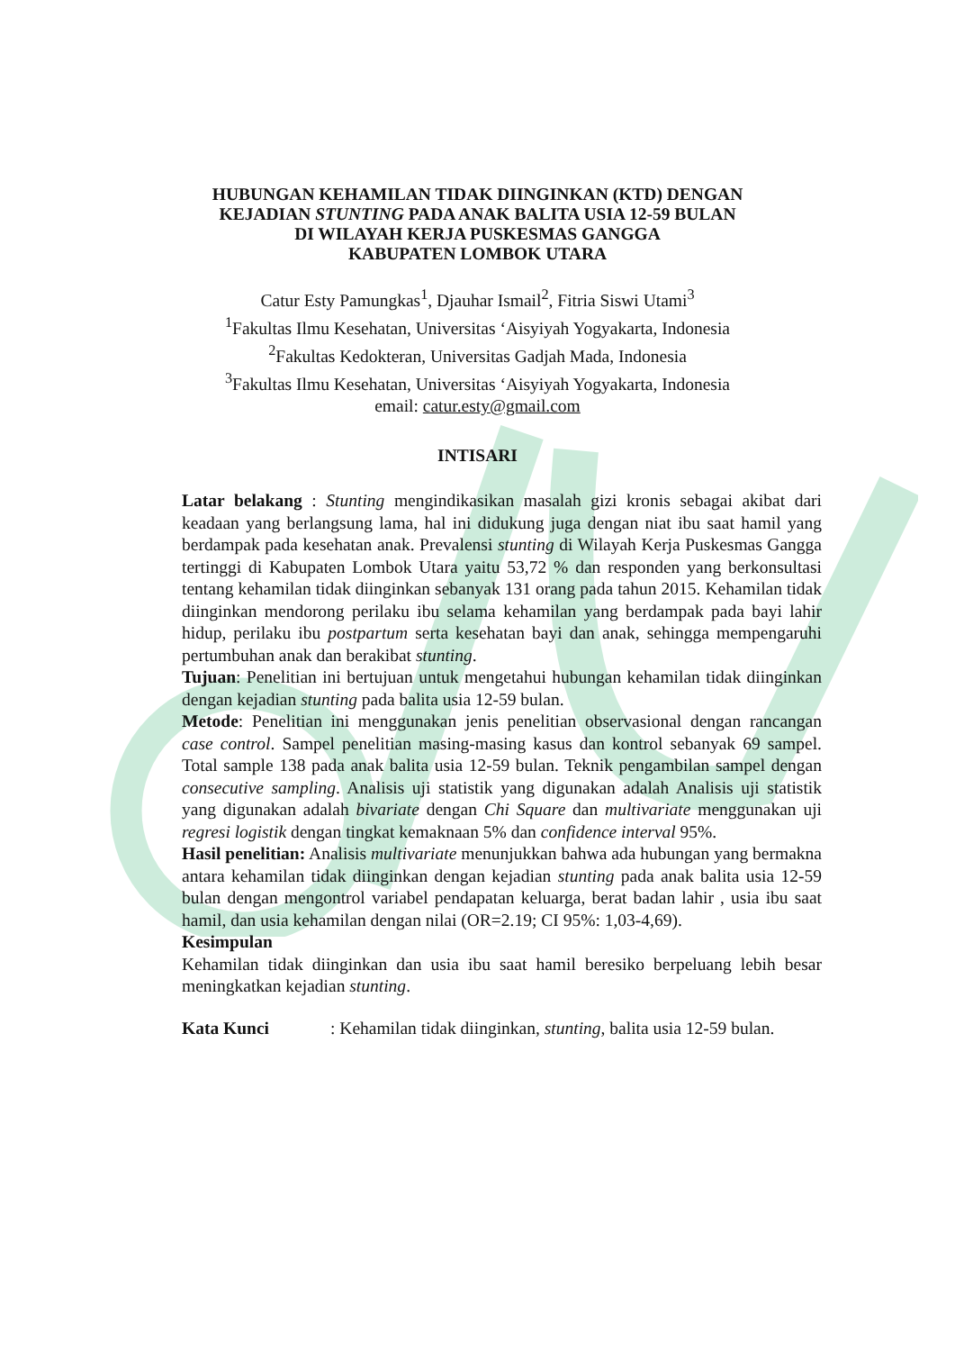HUBUNGAN KEHAMILAN TIDAK DIINGINKAN (KTD) DENGAN
KEJADIAN STUNTING PADA ANAK BALITA USIA 12-59 BULAN
DI WILAYAH KERJA PUSKESMAS GANGGA
KABUPATEN LOMBOK UTARA
Catur Esty Pamungkas<sup>1</sup>, Djauhar Ismail<sup>2</sup>, Fitria Siswi Utami<sup>3</sup>
<sup>1</sup> Fakultas Ilmu Kesehatan, Universitas ‘Aisyiyah Yogyakarta, Indonesia
<sup>2</sup> Fakultas Kedokteran, Universitas Gadjah Mada, Indonesia
<sup>3</sup> Fakultas Ilmu Kesehatan, Universitas ‘Aisyiyah Yogyakarta, Indonesia
email: catur.esty@gmail.com
INTISARI
Latar belakang : Stunting mengindikasikan masalah gizi kronis sebagai akibat dari keadaan yang berlangsung lama, hal ini didukung juga dengan niat ibu saat hamil yang berdampak pada kesehatan anak. Prevalensi stunting di Wilayah Kerja Puskesmas Gangga tertinggi di Kabupaten Lombok Utara yaitu 53,72 % dan responden yang berkonsultasi tentang kehamilan tidak diinginkan sebanyak 131 orang pada tahun 2015. Kehamilan tidak diinginkan mendorong perilaku ibu selama kehamilan yang berdampak pada bayi lahir hidup, perilaku ibu postpartum serta kesehatan bayi dan anak, sehingga mempengaruhi pertumbuhan anak dan berakibat stunting.
Tujuan: Penelitian ini bertujuan untuk mengetahui hubungan kehamilan tidak diinginkan dengan kejadian stunting pada balita usia 12-59 bulan.
Metode: Penelitian ini menggunakan jenis penelitian observasional dengan rancangan case control. Sampel penelitian masing-masing kasus dan kontrol sebanyak 69 sampel. Total sample 138 pada anak balita usia 12-59 bulan. Teknik pengambilan sampel dengan consecutive sampling. Analisis uji statistik yang digunakan adalah Analisis uji statistik yang digunakan adalah bivariate dengan Chi Square dan multivariate menggunakan uji regresi logistik dengan tingkat kemaknaan 5% dan confidence interval 95%.
Hasil penelitian: Analisis multivariate menunjukkan bahwa ada hubungan yang bermakna antara kehamilan tidak diinginkan dengan kejadian stunting pada anak balita usia 12-59 bulan dengan mengontrol variabel pendapatan keluarga, berat badan lahir , usia ibu saat hamil, dan usia kehamilan dengan nilai (OR=2.19; CI 95%: 1,03-4,69).
Kesimpulan
Kehamilan tidak diinginkan dan usia ibu saat hamil beresiko berpeluang lebih besar meningkatkan kejadian stunting.
Kata Kunci : Kehamilan tidak diinginkan, stunting, balita usia 12-59 bulan.